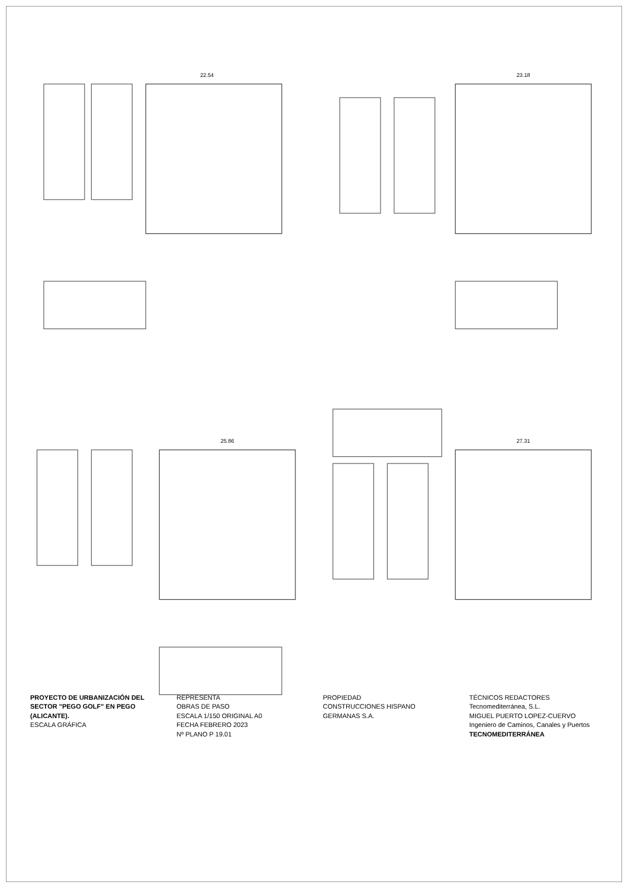22.54
23.18
25.86
27.31
PROYECTO DE URBANIZACIÓN DEL SECTOR "PEGO GOLF" EN PEGO (ALICANTE).
ESCALA GRÁFICA
REPRESENTA
OBRAS DE PASO
ESCALA 1/150 ORIGINAL A0
FECHA FEBRERO 2023
Nº PLANO P 19.01
PROPIEDAD
CONSTRUCCIONES HISPANO GERMANAS S.A.
TÉCNICOS REDACTORES
Tecnomediterránea, S.L.
MIGUEL PUERTO LOPEZ-CUERVO
Ingeniero de Caminos, Canales y Puertos
TECNOMEDITERRÁNEA